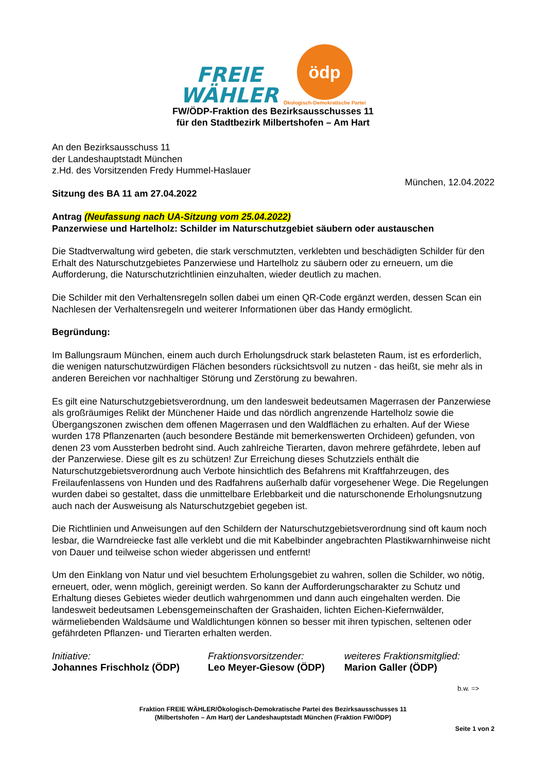FREIE
WÄHLER
ödp
Ökologisch-Demokratische Partei
FW/ÖDP-Fraktion des Bezirksausschusses 11
für den Stadtbezirk Milbertshofen – Am Hart
An den Bezirksausschuss 11
der Landeshauptstadt München
z.Hd. des Vorsitzenden Fredy Hummel-Haslauer
München, 12.04.2022
Sitzung des BA 11 am 27.04.2022
Antrag (Neufassung nach UA-Sitzung vom 25.04.2022)
Panzerwiese und Hartelholz: Schilder im Naturschutzgebiet säubern oder austauschen
Die Stadtverwaltung wird gebeten, die stark verschmutzten, verklebten und beschädigten Schilder für den Erhalt des Naturschutzgebietes Panzerwiese und Hartelholz zu säubern oder zu erneuern, um die Aufforderung, die Naturschutzrichtlinien einzuhalten, wieder deutlich zu machen.
Die Schilder mit den Verhaltensregeln sollen dabei um einen QR-Code ergänzt werden, dessen Scan ein Nachlesen der Verhaltensregeln und weiterer Informationen über das Handy ermöglicht.
Begründung:
Im Ballungsraum München, einem auch durch Erholungsdruck stark belasteten Raum, ist es erforderlich, die wenigen naturschutzwürdigen Flächen besonders rücksichtsvoll zu nutzen - das heißt, sie mehr als in anderen Bereichen vor nachhaltiger Störung und Zerstörung zu bewahren.
Es gilt eine Naturschutzgebietsverordnung, um den landesweit bedeutsamen Magerrasen der Panzerwiese als großräumiges Relikt der Münchener Haide und das nördlich angrenzende Hartelholz sowie die Übergangszonen zwischen dem offenen Magerrasen und den Waldflächen zu erhalten. Auf der Wiese wurden 178 Pflanzenarten (auch besondere Bestände mit bemerkenswerten Orchideen) gefunden, von denen 23 vom Aussterben bedroht sind. Auch zahlreiche Tierarten, davon mehrere gefährdete, leben auf der Panzerwiese. Diese gilt es zu schützen! Zur Erreichung dieses Schutzziels enthält die Naturschutzgebietsverordnung auch Verbote hinsichtlich des Befahrens mit Kraftfahrzeugen, des Freilaufenlassens von Hunden und des Radfahrens außerhalb dafür vorgesehener Wege. Die Regelungen wurden dabei so gestaltet, dass die unmittelbare Erlebbarkeit und die naturschonende Erholungsnutzung auch nach der Ausweisung als Naturschutzgebiet gegeben ist.
Die Richtlinien und Anweisungen auf den Schildern der Naturschutzgebietsverordnung sind oft kaum noch lesbar, die Warndreiecke fast alle verklebt und die mit Kabelbinder angebrachten Plastikwarnhinweise nicht von Dauer und teilweise schon wieder abgerissen und entfernt!
Um den Einklang von Natur und viel besuchtem Erholungsgebiet zu wahren, sollen die Schilder, wo nötig, erneuert, oder, wenn möglich, gereinigt werden. So kann der Aufforderungscharakter zu Schutz und Erhaltung dieses Gebietes wieder deutlich wahrgenommen und dann auch eingehalten werden. Die landesweit bedeutsamen Lebensgemeinschaften der Grashaiden, lichten Eichen-Kiefernwälder, wärmeliebenden Waldsäume und Waldlichtungen können so besser mit ihren typischen, seltenen oder gefährdeten Pflanzen- und Tierarten erhalten werden.
Initiative:
Johannes Frischholz (ÖDP)
Fraktionsvorsitzender:
Leo Meyer-Giesow (ÖDP)
weiteres Fraktionsmitglied:
Marion Galler (ÖDP)
b.w. =>
Fraktion FREIE WÄHLER/Ökologisch-Demokratische Partei des Bezirksausschusses 11
(Milbertshofen – Am Hart) der Landeshauptstadt München (Fraktion FW/ÖDP)
Seite 1 von 2